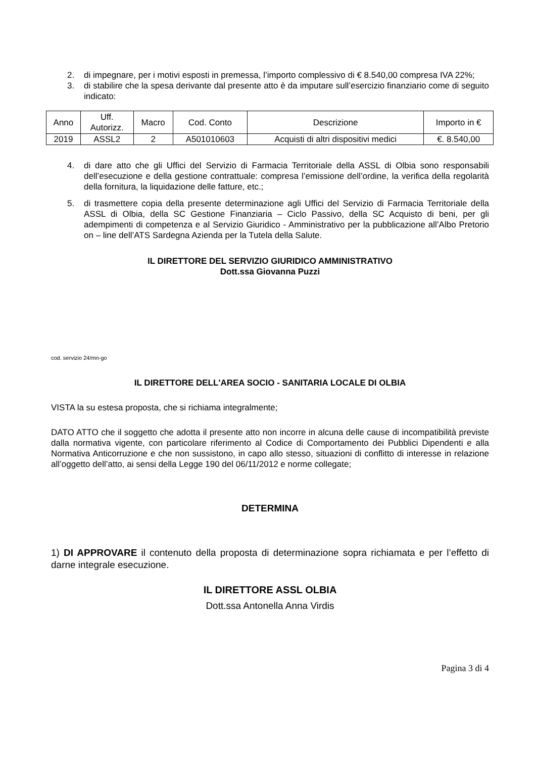2. di impegnare, per i motivi esposti in premessa, l’importo complessivo di € 8.540,00 compresa IVA 22%;
3. di stabilire che la spesa derivante dal presente atto è da imputare sull’esercizio finanziario come di seguito indicato:
| Anno | Uff. Autorizz. | Macro | Cod. Conto | Descrizione | Importo in € |
| --- | --- | --- | --- | --- | --- |
| 2019 | ASSL2 | 2 | A501010603 | Acquisti di altri dispositivi medici | €. 8.540,00 |
4. di dare atto che gli Uffici del Servizio di Farmacia Territoriale della ASSL di Olbia sono responsabili dell’esecuzione e della gestione contrattuale: compresa l’emissione dell’ordine, la verifica della regolarità della fornitura, la liquidazione delle fatture, etc.;
5. di trasmettere copia della presente determinazione agli Uffici del Servizio di Farmacia Territoriale della ASSL di Olbia, della SC Gestione Finanziaria – Ciclo Passivo, della SC Acquisto di beni, per gli adempimenti di competenza e al Servizio Giuridico - Amministrativo per la pubblicazione all’Albo Pretorio on – line dell’ATS Sardegna Azienda per la Tutela della Salute.
IL DIRETTORE DEL SERVIZIO GIURIDICO AMMINISTRATIVO
Dott.ssa Giovanna Puzzi
cod. servizio 24/mn-go
IL DIRETTORE DELL'AREA SOCIO - SANITARIA LOCALE DI OLBIA
VISTA la su estesa proposta, che si richiama integralmente;
DATO ATTO che il soggetto che adotta il presente atto non incorre in alcuna delle cause di incompatibilità previste dalla normativa vigente, con particolare riferimento al Codice di Comportamento dei Pubblici Dipendenti e alla Normativa Anticorruzione e che non sussistono, in capo allo stesso, situazioni di conflitto di interesse in relazione all’oggetto dell’atto, ai sensi della Legge 190 del 06/11/2012 e norme collegate;
DETERMINA
1) DI APPROVARE il contenuto della proposta di determinazione sopra richiamata e per l’effetto di darne integrale esecuzione.
IL DIRETTORE ASSL OLBIA
Dott.ssa Antonella Anna Virdis
Pagina 3 di 4